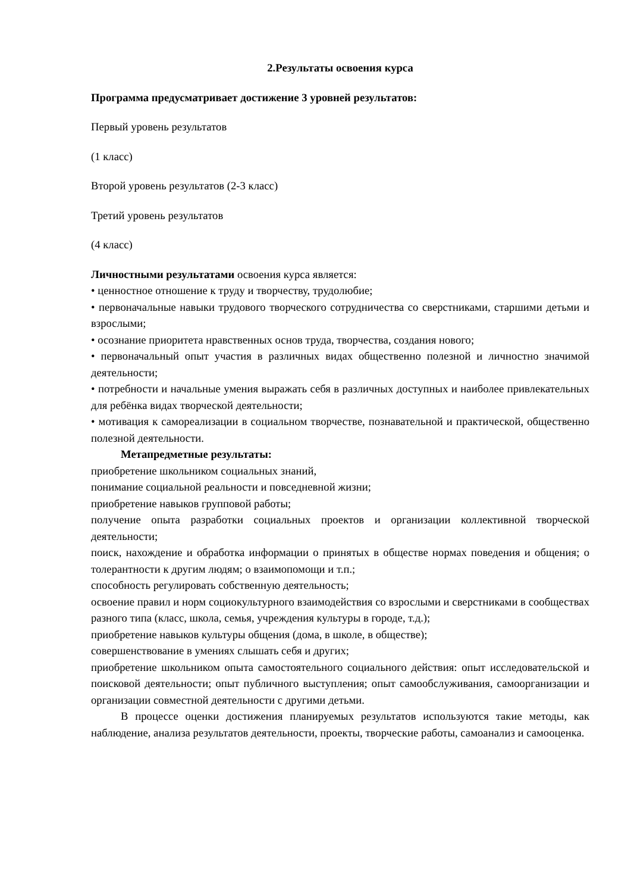2.Результаты освоения курса
Программа предусматривает достижение 3 уровней результатов:
Первый уровень результатов
(1 класс)
Второй уровень результатов (2-3 класс)
Третий уровень результатов
(4 класс)
Личностными результатами освоения курса является:
• ценностное отношение к труду и творчеству, трудолюбие;
• первоначальные навыки трудового творческого сотрудничества со сверстниками, старшими детьми и взрослыми;
• осознание приоритета нравственных основ труда, творчества, создания нового;
• первоначальный опыт участия в различных видах общественно полезной и личностно значимой деятельности;
• потребности и начальные умения выражать себя в различных доступных и наиболее привлекательных для ребёнка видах творческой деятельности;
• мотивация к самореализации в социальном творчестве, познавательной и практической, общественно полезной деятельности.
Метапредметные результаты:
приобретение школьником социальных знаний,
понимание социальной реальности и повседневной жизни;
приобретение навыков групповой работы;
получение опыта разработки социальных проектов и организации коллективной творческой деятельности;
поиск, нахождение и обработка информации о принятых в обществе нормах поведения и общения; о толерантности к другим людям; о взаимопомощи и т.п.;
способность регулировать собственную деятельность;
освоение правил и норм социокультурного взаимодействия со взрослыми и сверстниками в сообществах разного типа (класс, школа, семья, учреждения культуры в городе, т.д.);
приобретение навыков культуры общения (дома, в школе, в обществе);
совершенствование в умениях слышать себя и других;
приобретение школьником опыта самостоятельного социального действия: опыт исследовательской и поисковой деятельности; опыт публичного выступления; опыт самообслуживания, самоорганизации и организации совместной деятельности с другими детьми.
В процессе оценки достижения планируемых результатов используются такие методы, как наблюдение, анализа результатов деятельности, проекты, творческие работы, самоанализ и самооценка.